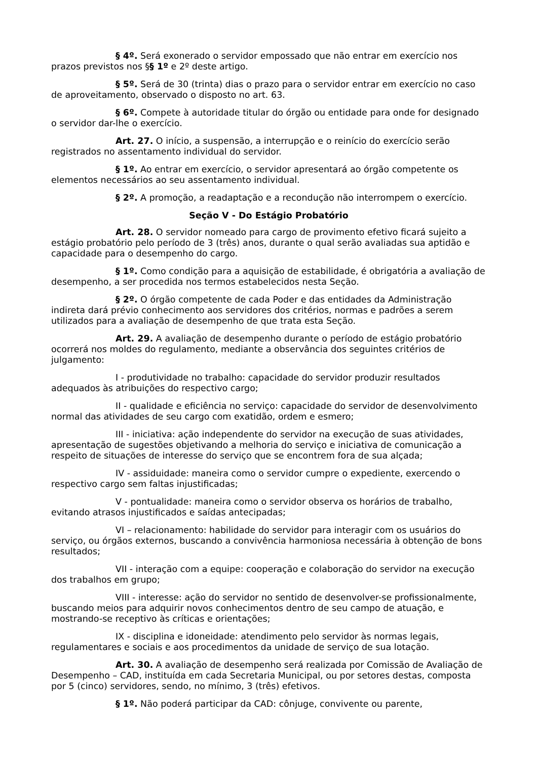§ 4º. Será exonerado o servidor empossado que não entrar em exercício nos prazos previstos nos §§ 1º e 2º deste artigo.
§ 5º. Será de 30 (trinta) dias o prazo para o servidor entrar em exercício no caso de aproveitamento, observado o disposto no art. 63.
§ 6º. Compete à autoridade titular do órgão ou entidade para onde for designado o servidor dar-lhe o exercício.
Art. 27. O início, a suspensão, a interrupção e o reinício do exercício serão registrados no assentamento individual do servidor.
§ 1º. Ao entrar em exercício, o servidor apresentará ao órgão competente os elementos necessários ao seu assentamento individual.
§ 2º. A promoção, a readaptação e a recondução não interrompem o exercício.
Seção V - Do Estágio Probatório
Art. 28. O servidor nomeado para cargo de provimento efetivo ficará sujeito a estágio probatório pelo período de 3 (três) anos, durante o qual serão avaliadas sua aptidão e capacidade para o desempenho do cargo.
§ 1º. Como condição para a aquisição de estabilidade, é obrigatória a avaliação de desempenho, a ser procedida nos termos estabelecidos nesta Seção.
§ 2º. O órgão competente de cada Poder e das entidades da Administração indireta dará prévio conhecimento aos servidores dos critérios, normas e padrões a serem utilizados para a avaliação de desempenho de que trata esta Seção.
Art. 29. A avaliação de desempenho durante o período de estágio probatório ocorrerá nos moldes do regulamento, mediante a observância dos seguintes critérios de julgamento:
I - produtividade no trabalho: capacidade do servidor produzir resultados adequados às atribuições do respectivo cargo;
II - qualidade e eficiência no serviço: capacidade do servidor de desenvolvimento normal das atividades de seu cargo com exatidão, ordem e esmero;
III - iniciativa: ação independente do servidor na execução de suas atividades, apresentação de sugestões objetivando a melhoria do serviço e iniciativa de comunicação a respeito de situações de interesse do serviço que se encontrem fora de sua alçada;
IV - assiduidade: maneira como o servidor cumpre o expediente, exercendo o respectivo cargo sem faltas injustificadas;
V - pontualidade: maneira como o servidor observa os horários de trabalho, evitando atrasos injustificados e saídas antecipadas;
VI – relacionamento: habilidade do servidor para interagir com os usuários do serviço, ou órgãos externos, buscando a convivência harmoniosa necessária à obtenção de bons resultados;
VII - interação com a equipe: cooperação e colaboração do servidor na execução dos trabalhos em grupo;
VIII - interesse: ação do servidor no sentido de desenvolver-se profissionalmente, buscando meios para adquirir novos conhecimentos dentro de seu campo de atuação, e mostrando-se receptivo às críticas e orientações;
IX - disciplina e idoneidade: atendimento pelo servidor às normas legais, regulamentares e sociais e aos procedimentos da unidade de serviço de sua lotação.
Art. 30. A avaliação de desempenho será realizada por Comissão de Avaliação de Desempenho – CAD, instituída em cada Secretaria Municipal, ou por setores destas, composta por 5 (cinco) servidores, sendo, no mínimo, 3 (três) efetivos.
§ 1º. Não poderá participar da CAD: cônjuge, convivente ou parente,